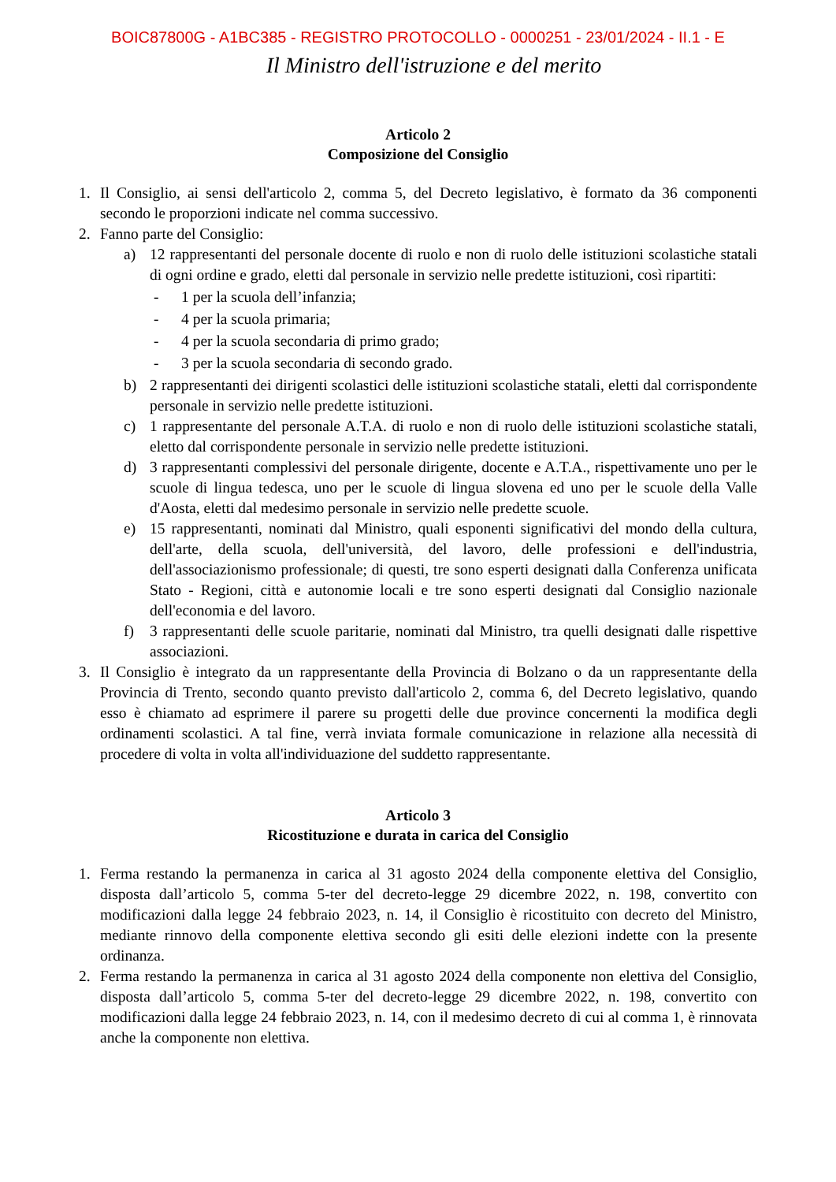BOIC87800G - A1BC385 - REGISTRO PROTOCOLLO - 0000251 - 23/01/2024 - II.1 - E
Il Ministro dell'istruzione e del merito
Articolo 2
Composizione del Consiglio
1. Il Consiglio, ai sensi dell'articolo 2, comma 5, del Decreto legislativo, è formato da 36 componenti secondo le proporzioni indicate nel comma successivo.
2. Fanno parte del Consiglio:
a) 12 rappresentanti del personale docente di ruolo e non di ruolo delle istituzioni scolastiche statali di ogni ordine e grado, eletti dal personale in servizio nelle predette istituzioni, così ripartiti:
- 1 per la scuola dell’infanzia;
- 4 per la scuola primaria;
- 4 per la scuola secondaria di primo grado;
- 3 per la scuola secondaria di secondo grado.
b) 2 rappresentanti dei dirigenti scolastici delle istituzioni scolastiche statali, eletti dal corrispondente personale in servizio nelle predette istituzioni.
c) 1 rappresentante del personale A.T.A. di ruolo e non di ruolo delle istituzioni scolastiche statali, eletto dal corrispondente personale in servizio nelle predette istituzioni.
d) 3 rappresentanti complessivi del personale dirigente, docente e A.T.A., rispettivamente uno per le scuole di lingua tedesca, uno per le scuole di lingua slovena ed uno per le scuole della Valle d'Aosta, eletti dal medesimo personale in servizio nelle predette scuole.
e) 15 rappresentanti, nominati dal Ministro, quali esponenti significativi del mondo della cultura, dell'arte, della scuola, dell'università, del lavoro, delle professioni e dell'industria, dell'associazionismo professionale; di questi, tre sono esperti designati dalla Conferenza unificata Stato - Regioni, città e autonomie locali e tre sono esperti designati dal Consiglio nazionale dell'economia e del lavoro.
f) 3 rappresentanti delle scuole paritarie, nominati dal Ministro, tra quelli designati dalle rispettive associazioni.
3. Il Consiglio è integrato da un rappresentante della Provincia di Bolzano o da un rappresentante della Provincia di Trento, secondo quanto previsto dall'articolo 2, comma 6, del Decreto legislativo, quando esso è chiamato ad esprimere il parere su progetti delle due province concernenti la modifica degli ordinamenti scolastici. A tal fine, verrà inviata formale comunicazione in relazione alla necessità di procedere di volta in volta all'individuazione del suddetto rappresentante.
Articolo 3
Ricostituzione e durata in carica del Consiglio
1. Ferma restando la permanenza in carica al 31 agosto 2024 della componente elettiva del Consiglio, disposta dall’articolo 5, comma 5-ter del decreto-legge 29 dicembre 2022, n. 198, convertito con modificazioni dalla legge 24 febbraio 2023, n. 14, il Consiglio è ricostituito con decreto del Ministro, mediante rinnovo della componente elettiva secondo gli esiti delle elezioni indette con la presente ordinanza.
2. Ferma restando la permanenza in carica al 31 agosto 2024 della componente non elettiva del Consiglio, disposta dall’articolo 5, comma 5-ter del decreto-legge 29 dicembre 2022, n. 198, convertito con modificazioni dalla legge 24 febbraio 2023, n. 14, con il medesimo decreto di cui al comma 1, è rinnovata anche la componente non elettiva.